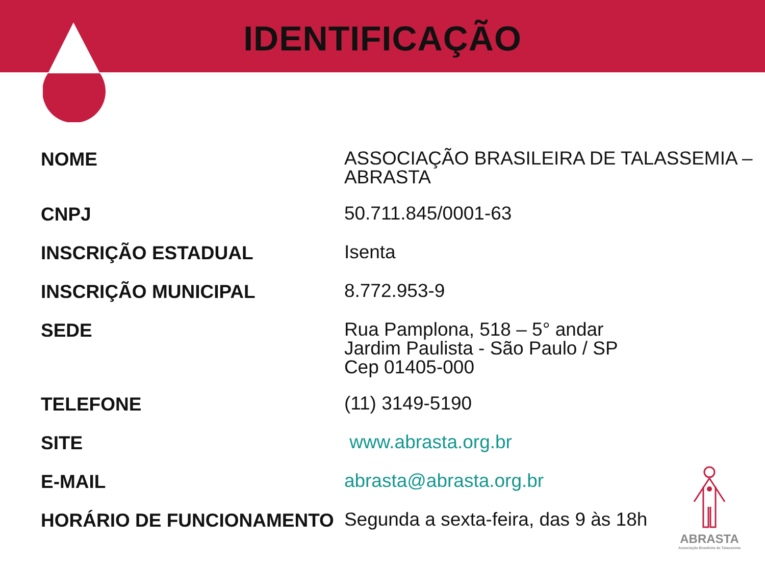IDENTIFICAÇÃO
| NOME | ASSOCIAÇÃO BRASILEIRA DE TALASSEMIA – ABRASTA |
| CNPJ | 50.711.845/0001-63 |
| INSCRIÇÃO ESTADUAL | Isenta |
| INSCRIÇÃO MUNICIPAL | 8.772.953-9 |
| SEDE | Rua Pamplona, 518 – 5° andar Jardim Paulista - São Paulo / SP Cep 01405-000 |
| TELEFONE | (11) 3149-5190 |
| SITE | www.abrasta.org.br |
| E-MAIL | abrasta@abrasta.org.br |
| HORÁRIO DE FUNCIONAMENTO | Segunda a sexta-feira, das 9 às 18h |
ABRASTA
Associação Brasileira de Talassemia